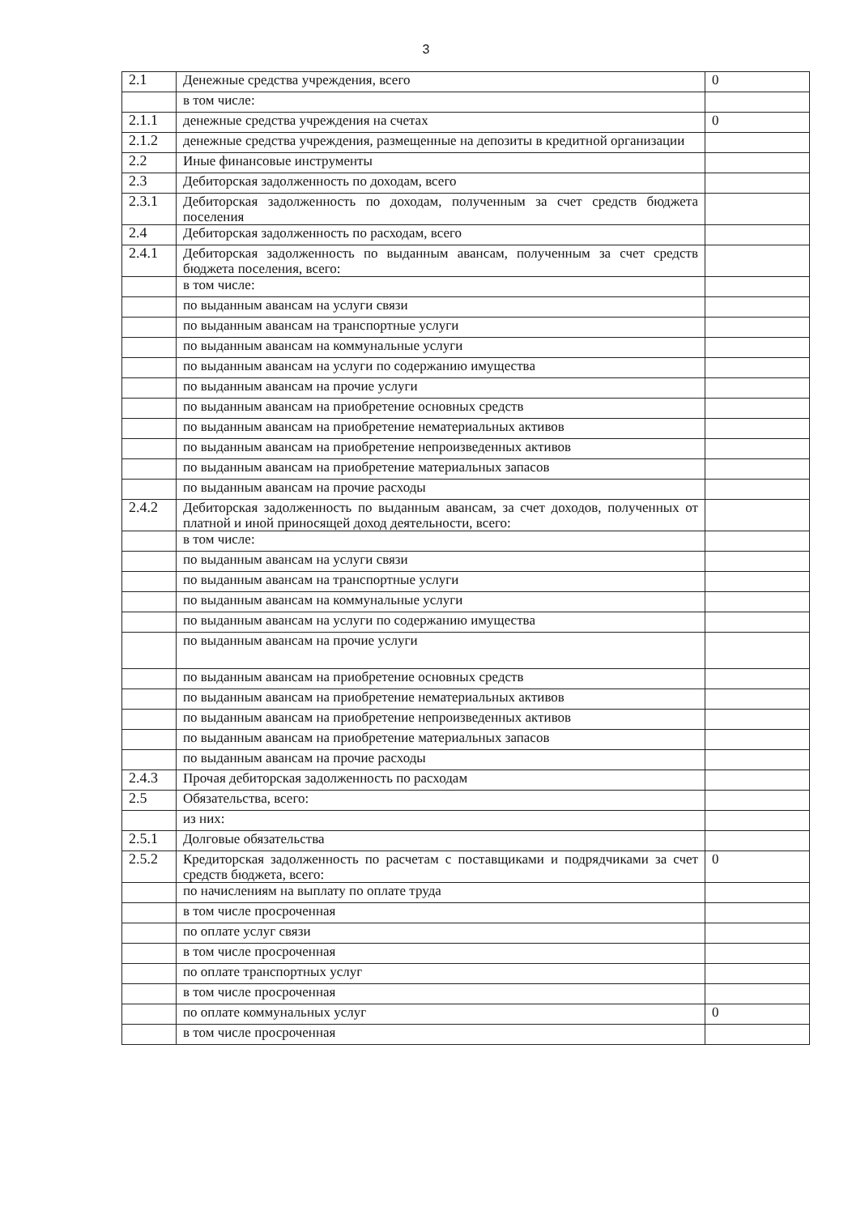3
| 2.1 | Денежные средства учреждения, всего | 0 |
| | в том числе: | |
| 2.1.1 | денежные средства учреждения на счетах | 0 |
| 2.1.2 | денежные средства учреждения, размещенные на депозиты в кредитной организации | |
| 2.2 | Иные финансовые инструменты | |
| 2.3 | Дебиторская задолженность по доходам, всего | |
| 2.3.1 | Дебиторская задолженность по доходам, полученным за счет средств бюджета поселения | |
| 2.4 | Дебиторская задолженность по расходам, всего | |
| 2.4.1 | Дебиторская задолженность по выданным авансам, полученным за счет средств бюджета поселения, всего: | |
| | в том числе: | |
| | по выданным авансам на услуги связи | |
| | по выданным авансам на транспортные услуги | |
| | по выданным авансам на коммунальные услуги | |
| | по выданным авансам на услуги по содержанию имущества | |
| | по выданным авансам на прочие услуги | |
| | по выданным авансам на приобретение основных средств | |
| | по выданным авансам на приобретение нематериальных активов | |
| | по выданным авансам на приобретение непроизведенных активов | |
| | по выданным авансам на приобретение материальных запасов | |
| | по выданным авансам на прочие расходы | |
| 2.4.2 | Дебиторская задолженность по выданным авансам, за счет доходов, полученных от платной и иной приносящей доход деятельности, всего: | |
| | в том числе: | |
| | по выданным авансам на услуги связи | |
| | по выданным авансам на транспортные услуги | |
| | по выданным авансам на коммунальные услуги | |
| | по выданным авансам на услуги по содержанию имущества | |
| | по выданным авансам на прочие услуги | |
| | по выданным авансам на приобретение основных средств | |
| | по выданным авансам на приобретение нематериальных активов | |
| | по выданным авансам на приобретение непроизведенных активов | |
| | по выданным авансам на приобретение материальных запасов | |
| | по выданным авансам на прочие расходы | |
| 2.4.3 | Прочая дебиторская задолженность по расходам | |
| 2.5 | Обязательства, всего: | |
| | из них: | |
| 2.5.1 | Долговые обязательства | |
| 2.5.2 | Кредиторская задолженность по расчетам с поставщиками и подрядчиками за счет средств бюджета, всего: | 0 |
| | по начислениям на выплату по оплате труда | |
| | в том числе просроченная | |
| | по оплате услуг связи | |
| | в том числе просроченная | |
| | по оплате транспортных услуг | |
| | в том числе просроченная | |
| | по оплате коммунальных услуг | 0 |
| | в том числе просроченная | |